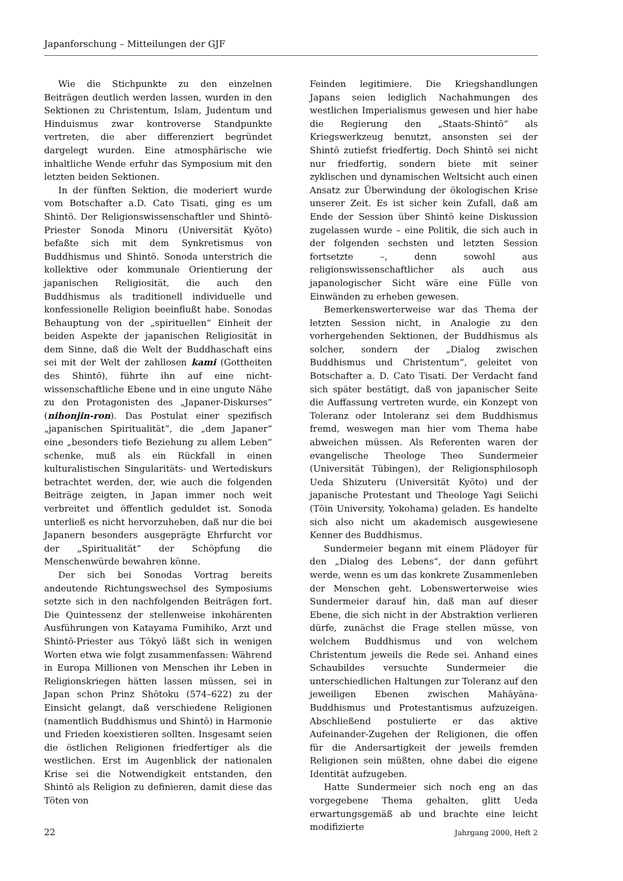Japanforschung – Mitteilungen der GJF
Wie die Stichpunkte zu den einzelnen Beiträgen deutlich werden lassen, wurden in den Sektionen zu Christentum, Islam, Judentum und Hinduismus zwar kontroverse Standpunkte vertreten, die aber differenziert begründet dargelegt wurden. Eine atmosphärische wie inhaltliche Wende erfuhr das Symposium mit den letzten beiden Sektionen.
In der fünften Sektion, die moderiert wurde vom Botschafter a.D. Cato Tisati, ging es um Shintō. Der Religionswissenschaftler und Shintō-Priester Sonoda Minoru (Universität Kyōto) befaßte sich mit dem Synkretismus von Buddhismus und Shintō. Sonoda unterstrich die kollektive oder kommunale Orientierung der japanischen Religiosität, die auch den Buddhismus als traditionell individuelle und konfessionelle Religion beeinflußt habe. Sonodas Behauptung von der „spirituellen“ Einheit der beiden Aspekte der japanischen Religiosität in dem Sinne, daß die Welt der Buddhaschaft eins sei mit der Welt der zahllosen kami (Gottheiten des Shintō), führte ihn auf eine nicht-wissenschaftliche Ebene und in eine ungute Nähe zu den Protagonisten des „Japaner-Diskurses“ (nihonjin-ron). Das Postulat einer spezifisch „japanischen Spiritualität“, die „dem Japaner“ eine „besonders tiefe Beziehung zu allem Leben“ schenke, muß als ein Rückfall in einen kulturalistischen Singularitäts- und Wertediskurs betrachtet werden, der, wie auch die folgenden Beiträge zeigten, in Japan immer noch weit verbreitet und öffentlich geduldet ist. Sonoda unterließ es nicht hervorzuheben, daß nur die bei Japanern besonders ausgeprägte Ehrfurcht vor der „Spiritualität“ der Schöpfung die Menschenwürde bewahren könne.
Der sich bei Sonodas Vortrag bereits andeutende Richtungswechsel des Symposiums setzte sich in den nachfolgenden Beiträgen fort. Die Quintessenz der stellenweise inkohärenten Ausführungen von Katayama Fumihiko, Arzt und Shintō-Priester aus Tōkyō läßt sich in wenigen Worten etwa wie folgt zusammenfassen: Während in Europa Millionen von Menschen ihr Leben in Religionskriegen hätten lassen müssen, sei in Japan schon Prinz Shōtoku (574–622) zu der Einsicht gelangt, daß verschiedene Religionen (namentlich Buddhismus und Shintō) in Harmonie und Frieden koexistieren sollten. Insgesamt seien die östlichen Religionen friedfertiger als die westlichen. Erst im Augenblick der nationalen Krise sei die Notwendigkeit entstanden, den Shintō als Religion zu definieren, damit diese das Töten von
Feinden legitimiere. Die Kriegshandlungen Japans seien lediglich Nachahmungen des westlichen Imperialismus gewesen und hier habe die Regierung den „Staats-Shintō“ als Kriegswerkzeug benutzt, ansonsten sei der Shintō zutiefst friedfertig. Doch Shintō sei nicht nur friedfertig, sondern biete mit seiner zyklischen und dynamischen Weltsicht auch einen Ansatz zur Überwindung der ökologischen Krise unserer Zeit. Es ist sicher kein Zufall, daß am Ende der Session über Shintō keine Diskussion zugelassen wurde – eine Politik, die sich auch in der folgenden sechsten und letzten Session fortsetzte –, denn sowohl aus religionswissenschaftlicher als auch aus japanologischer Sicht wäre eine Fülle von Einwänden zu erheben gewesen.
Bemerkenswerterweise war das Thema der letzten Session nicht, in Analogie zu den vorhergehenden Sektionen, der Buddhismus als solcher, sondern der „Dialog zwischen Buddhismus und Christentum“, geleitet von Botschafter a. D. Cato Tisati. Der Verdacht fand sich später bestätigt, daß von japanischer Seite die Auffassung vertreten wurde, ein Konzept von Toleranz oder Intoleranz sei dem Buddhismus fremd, weswegen man hier vom Thema habe abweichen müssen. Als Referenten waren der evangelische Theologe Theo Sundermeier (Universität Tübingen), der Religionsphilosoph Ueda Shizuteru (Universität Kyōto) und der japanische Protestant und Theologe Yagi Seiichi (Tōin University, Yokohama) geladen. Es handelte sich also nicht um akademisch ausgewiesene Kenner des Buddhismus.
Sundermeier begann mit einem Plädoyer für den „Dialog des Lebens“, der dann geführt werde, wenn es um das konkrete Zusammenleben der Menschen geht. Lobenswerterweise wies Sundermeier darauf hin, daß man auf dieser Ebene, die sich nicht in der Abstraktion verlieren dürfe, zunächst die Frage stellen müsse, von welchem Buddhismus und von welchem Christentum jeweils die Rede sei. Anhand eines Schaubildes versuchte Sundermeier die unterschiedlichen Haltungen zur Toleranz auf den jeweiligen Ebenen zwischen Mahāyāna-Buddhismus und Protestantismus aufzuzeigen. Abschließend postulierte er das aktive Aufeinander-Zugehen der Religionen, die offen für die Andersartigkeit der jeweils fremden Religionen sein müßten, ohne dabei die eigene Identität aufzugeben.
Hatte Sundermeier sich noch eng an das vorgegebene Thema gehalten, glitt Ueda erwartungsgemäß ab und brachte eine leicht modifizierte
22 Jahrgang 2000, Heft 2